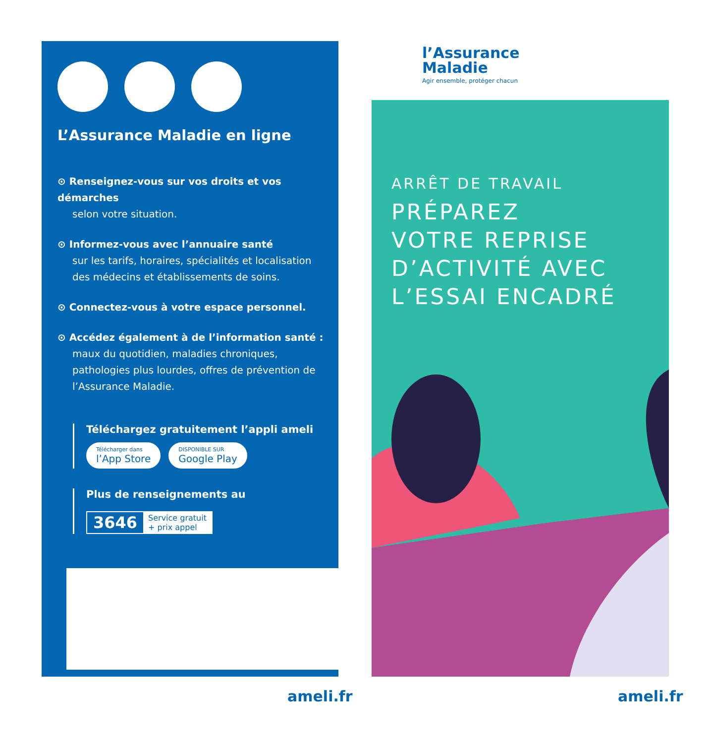l’Assurance
Maladie
Agir ensemble, protéger chacun
L’Assurance Maladie en ligne
⊙ Renseignez-vous sur vos droits et vos démarches
selon votre situation.
⊙ Informez-vous avec l’annuaire santé
sur les tarifs, horaires, spécialités et localisation des médecins et établissements de soins.
⊙ Connectez-vous à votre espace personnel.
⊙ Accédez également à de l’information santé :
maux du quotidien, maladies chroniques, pathologies plus lourdes, offres de prévention de l’Assurance Maladie.
Téléchargez gratuitement l’appli ameli
Télécharger dans l’App Store DISPONIBLE SUR Google Play
Plus de renseignements au
3646 Service gratuit
+ prix appel
ARRÊT DE TRAVAIL
PRÉPAREZ
VOTRE REPRISE
D’ACTIVITÉ AVEC
L’ESSAI ENCADRÉ
ameli.fr ameli.fr